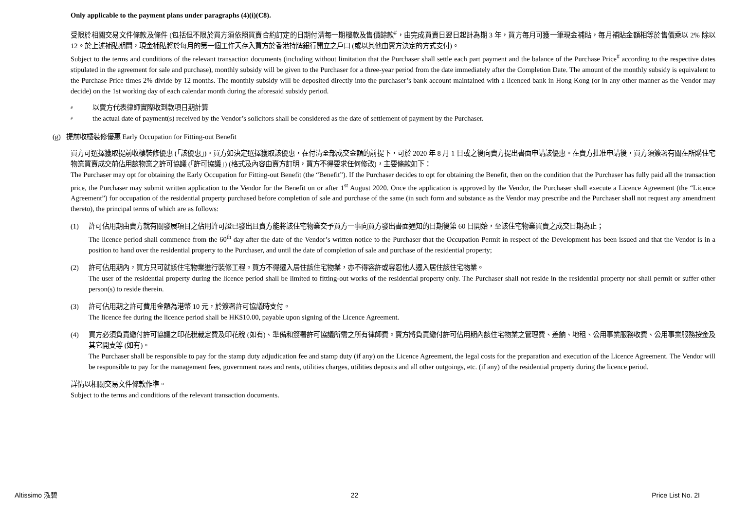Only applicable to the payment plans under paragraphs (4)(i)(C8).
受限於相關交易文件條款及條件 (包括但不限於買方須依照買賣合約訂定的日期付清每一期樓款及售價餘款<sup>#</sup>，由完成買賣日翌日起計為期 3 年，買方每月可獲一筆現金補貼，每月補貼金額相等於售價乘以 2% 除以 12。於上述補貼期間，現金補貼將於每月的第一個工作天存入買方於香港持牌銀行開立之戶口 (或以其他由賣方決定的方式支付)。
Subject to the terms and conditions of the relevant transaction documents (including without limitation that the Purchaser shall settle each part payment and the balance of the Purchase Price<sup>#</sup> according to the respective dates stipulated in the agreement for sale and purchase), monthly subsidy will be given to the Purchaser for a three-year period from the date immediately after the Completion Date. The amount of the monthly subsidy is equivalent to the Purchase Price times 2% divide by 12 months. The monthly subsidy will be deposited directly into the purchaser’s bank account maintained with a licenced bank in Hong Kong (or in any other manner as the Vendor may decide) on the 1st working day of each calendar month during the aforesaid subsidy period.
# 以賣方代表律師實際收到款項日期計算
# the actual date of payment(s) received by the Vendor’s solicitors shall be considered as the date of settlement of payment by the Purchaser.
(g) 提前收樓裝修優惠 Early Occupation for Fitting-out Benefit
買方可選擇獲取提前收樓裝修優惠 (「該優惠」)。買方如決定選擇獲取該優惠，在付清全部成交金額的前提下，可於 2020 年 8 月 1 日或之後向賣方提出書面申請該優惠。在賣方批准申請後，買方須簽署有關在所購住宅物業買賣成交前佔用該物業之許可協議 (「許可協議」) (格式及內容由賣方訂明，買方不得要求任何修改)，主要條款如下：
The Purchaser may opt for obtaining the Early Occupation for Fitting-out Benefit (the “Benefit”). If the Purchaser decides to opt for obtaining the Benefit, then on the condition that the Purchaser has fully paid all the transaction price, the Purchaser may submit written application to the Vendor for the Benefit on or after 1<sup>st</sup> August 2020. Once the application is approved by the Vendor, the Purchaser shall execute a Licence Agreement (the “Licence Agreement”) for occupation of the residential property purchased before completion of sale and purchase of the same (in such form and substance as the Vendor may prescribe and the Purchaser shall not request any amendment thereto), the principal terms of which are as follows:
(1) 許可佔用期由賣方就有關發展項目之佔用許可證已發出且賣方能將該住宅物業交予買方一事向買方發出書面通知的日期後第 60 日開始，至該住宅物業買賣之成交日期為止；
The licence period shall commence from the 60<sup>th</sup> day after the date of the Vendor’s written notice to the Purchaser that the Occupation Permit in respect of the Development has been issued and that the Vendor is in a position to hand over the residential property to the Purchaser, and until the date of completion of sale and purchase of the residential property;
(2) 許可佔用期內，買方只可就該住宅物業進行裝修工程。買方不得遷入居住該住宅物業，亦不得容許或容忍他人遷入居住該住宅物業。
The user of the residential property during the licence period shall be limited to fitting-out works of the residential property only. The Purchaser shall not reside in the residential property nor shall permit or suffer other person(s) to reside therein.
(3) 許可佔用期之許可費用金額為港幣 10 元，於簽署許可協議時支付。
The licence fee during the licence period shall be HK$10.00, payable upon signing of the Licence Agreement.
(4) 買方必須負責繳付許可協議之印花稅裁定費及印花稅 (如有)、準備和簽署許可協議所需之所有律師費。賣方將負責繳付許可佔用期內該住宅物業之管理費、差餉、地租、公用事業服務收費、公用事業服務按金及其它開支等 (如有)。
The Purchaser shall be responsible to pay for the stamp duty adjudication fee and stamp duty (if any) on the Licence Agreement, the legal costs for the preparation and execution of the Licence Agreement. The Vendor will be responsible to pay for the management fees, government rates and rents, utilities charges, utilities deposits and all other outgoings, etc. (if any) of the residential property during the licence period.
詳情以相關交易文件條款作準。
Subject to the terms and conditions of the relevant transaction documents.
Altissimo 泓碧 22 Price List No. 2I